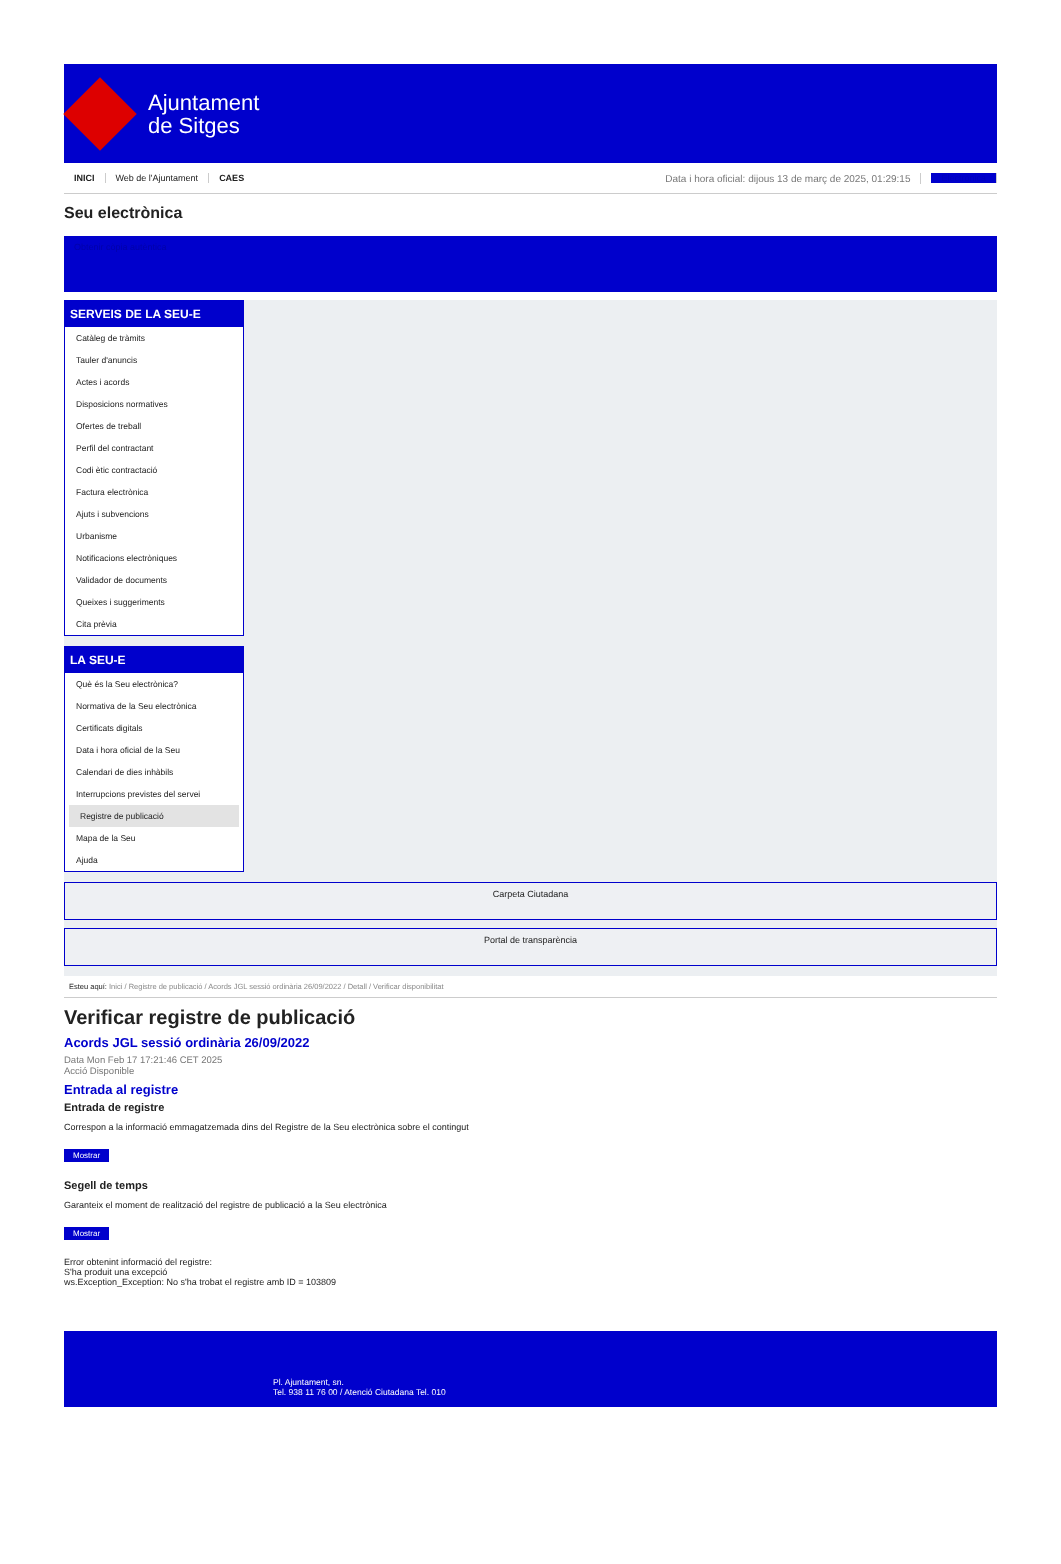Ajuntament
de Sitges
INICI Web de l'Ajuntament CAES Data i hora oficial: dijous 13 de març de 2025, 01:29:15 Electrònica
Seu electrònica
Obtenir còpia autèntica
SERVEIS DE LA SEU-E
Catàleg de tràmits
Tauler d'anuncis
Actes i acords
Disposicions normatives
Ofertes de treball
Perfil del contractant
Codi ètic contractació
Factura electrònica
Ajuts i subvencions
Urbanisme
Notificacions electròniques
Validador de documents
Queixes i suggeriments
Cita prèvia
LA SEU-E
Què és la Seu electrònica?
Normativa de la Seu electrònica
Certificats digitals
Data i hora oficial de la Seu
Calendari de dies inhàbils
Interrupcions previstes del servei
Registre de publicació
Mapa de la Seu
Ajuda
Carpeta Ciutadana
Portal de transparència
Esteu aquí: Inici / Registre de publicació / Acords JGL sessió ordinària 26/09/2022 / Detall / Verificar disponibilitat
Verificar registre de publicació
Acords JGL sessió ordinària 26/09/2022
Data Mon Feb 17 17:21:46 CET 2025
Acció Disponible
Entrada al registre
Entrada de registre
Correspon a la informació emmagatzemada dins del Registre de la Seu electrònica sobre el contingut
Mostrar
Segell de temps
Garanteix el moment de realització del registre de publicació a la Seu electrònica
Mostrar
Error obtenint informació del registre:
S'ha produit una excepció
ws.Exception_Exception: No s'ha trobat el registre amb ID = 103809
Pl. Ajuntament, sn.
Tel. 938 11 76 00 / Atenció Ciutadana Tel. 010